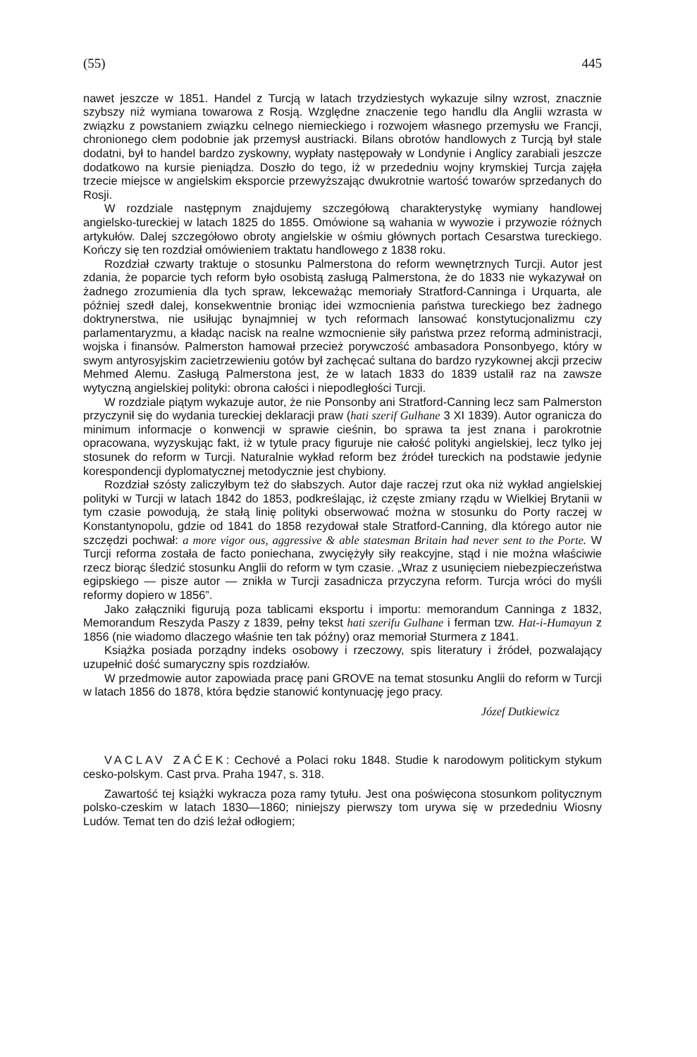(55) 445
nawet jeszcze w 1851. Handel z Turcją w latach trzydziestych wykazuje silny wzrost, znacznie szybszy niż wymiana towarowa z Rosją. Względne znaczenie tego handlu dla Anglii wzrasta w związku z powstaniem związku celnego niemieckiego i rozwojem własnego przemysłu we Francji, chronionego cłem podobnie jak przemysł austriacki. Bilans obrotów handlowych z Turcją był stale dodatni, był to handel bardzo zyskowny, wypłaty następowały w Londynie i Anglicy zarabiali jeszcze dodatkowo na kursie pieniądza. Doszło do tego, iż w przededniu wojny krymskiej Turcja zajęła trzecie miejsce w angielskim eksporcie przewyższając dwukrotnie wartość towarów sprzedanych do Rosji.
W rozdziale następnym znajdujemy szczegółową charakterystykę wymiany handlowej angielsko-tureckiej w latach 1825 do 1855. Omówione są wahania w wywozie i przywozie różnych artykułów. Dalej szczegółowo obroty angielskie w ośmiu głównych portach Cesarstwa tureckiego. Kończy się ten rozdział omówieniem traktatu handlowego z 1838 roku.
Rozdział czwarty traktuje o stosunku Palmerstona do reform wewnętrznych Turcji. Autor jest zdania, że poparcie tych reform było osobistą zasługą Palmerstona, że do 1833 nie wykazywał on żadnego zrozumienia dla tych spraw, lekceważąc memoriały Stratford-Canninga i Urquarta, ale później szedł dalej, konsekwentnie broniąc idei wzmocnienia państwa tureckiego bez żadnego doktrynerstwa, nie usiłując bynajmniej w tych reformach lansować konstytucjonalizmu czy parlamentaryzmu, a kładąc nacisk na realne wzmocnienie siły państwa przez reformą administracji, wojska i finansów. Palmerston hamował przecież porywczość ambasadora Ponsonbyego, który w swym antyrosyjskim zacietrzewieniu gotów był zachęcać sultana do bardzo ryzykownej akcji przeciw Mehmed Alemu. Zasługą Palmerstona jest, że w latach 1833 do 1839 ustalił raz na zawsze wytyczną angielskiej polityki: obrona całości i niepodległości Turcji.
W rozdziale piątym wykazuje autor, że nie Ponsonby ani Stratford-Canning lecz sam Palmerston przyczynił się do wydania tureckiej deklaracji praw (hati szerif Gulhane 3 XI 1839). Autor ogranicza do minimum informacje o konwencji w sprawie cieśnin, bo sprawa ta jest znana i parokrotnie opracowana, wyzyskując fakt, iż w tytule pracy figuruje nie całość polityki angielskiej, lecz tylko jej stosunek do reform w Turcji. Naturalnie wykład reform bez źródeł tureckich na podstawie jedynie korespondencji dyplomatycznej metodycznie jest chybiony.
Rozdział szósty zaliczyłbym też do słabszych. Autor daje raczej rzut oka niż wykład angielskiej polityki w Turcji w latach 1842 do 1853, podkreślając, iż częste zmiany rządu w Wielkiej Brytanii w tym czasie powodują, że stałą linię polityki obserwować można w stosunku do Porty raczej w Konstantynopolu, gdzie od 1841 do 1858 rezydował stale Stratford-Canning, dla którego autor nie szczędzi pochwał: a more vigor ous, aggressive & able statesman Britain had never sent to the Porte. W Turcji reforma została de facto poniechana, zwyciężyły siły reakcyjne, stąd i nie można właściwie rzecz biorąc śledzić stosunku Anglii do reform w tym czasie. „Wraz z usunięciem niebezpieczeństwa egipskiego — pisze autor — znikła w Turcji zasadnicza przyczyna reform. Turcja wróci do myśli reformy dopiero w 1856”.
Jako załączniki figurują poza tablicami eksportu i importu: memorandum Canninga z 1832, Memorandum Reszyda Paszy z 1839, pełny tekst hati szerifu Gulhane i ferman tzw. Hat-i-Humayun z 1856 (nie wiadomo dlaczego właśnie ten tak późny) oraz memoriał Sturmera z 1841.
Książka posiada porządny indeks osobowy i rzeczowy, spis literatury i źródeł, pozwalający uzupełnić dość sumaryczny spis rozdziałów.
W przedmowie autor zapowiada pracę pani GROVE na temat stosunku Anglii do reform w Turcji w latach 1856 do 1878, która będzie stanowić kontynuację jego pracy.
Józef Dutkiewicz
VACLAV ZAĆEK: Cechové a Polaci roku 1848. Studie k narodowym politickym stykum cesko-polskym. Cast prva. Praha 1947, s. 318.
Zawartość tej książki wykracza poza ramy tytułu. Jest ona poświęcona stosunkom politycznym polsko-czeskim w latach 1830—1860; niniejszy pierwszy tom urywa się w przededniu Wiosny Ludów. Temat ten do dziś leżał odłogiem;